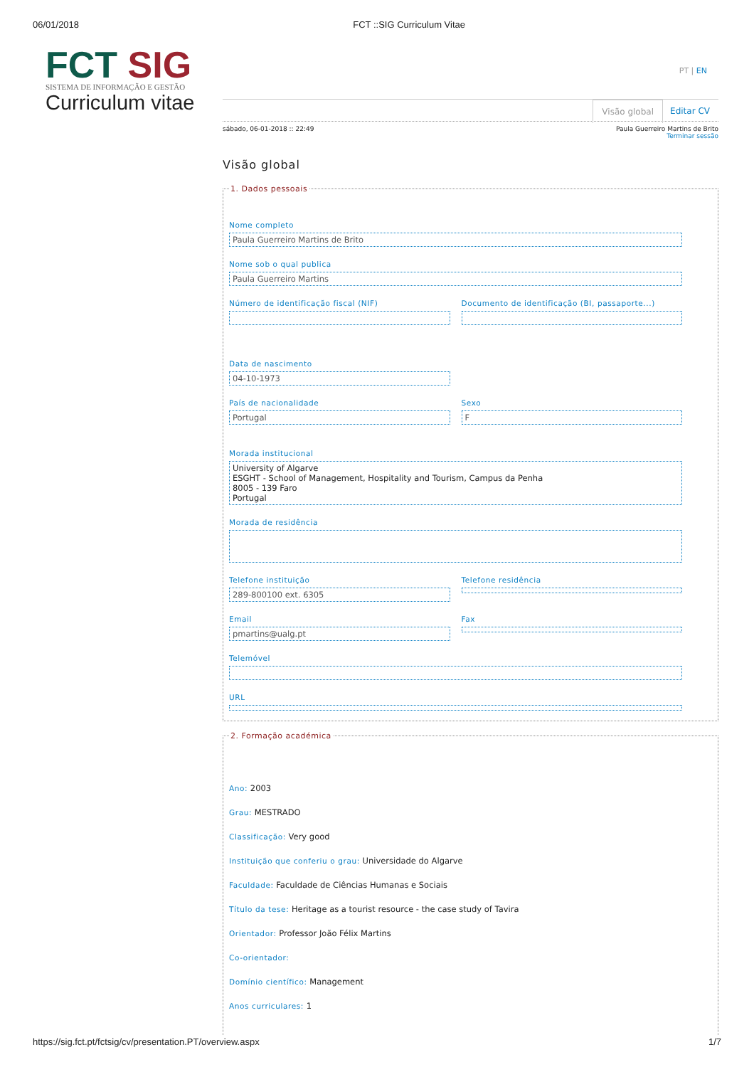06/01/2018 FCT ::SIG Curriculum Vitae
FCT SIG
SISTEMA DE INFORMAÇÃO E GESTÃO
Curriculum vitae
PT | EN
Visão global Editar CV
sábado, 06-01-2018 :: 22:49 Paula Guerreiro Martins de Brito
Terminar sessão
Visão global
1. Dados pessoais
Nome completo
Paula Guerreiro Martins de Brito
Nome sob o qual publica
Paula Guerreiro Martins
Número de identificação fiscal (NIF)
Documento de identificação (BI, passaporte...)
Data de nascimento
04-10-1973
País de nacionalidade
Portugal
Sexo
F
Morada institucional
University of Algarve
ESGHT - School of Management, Hospitality and Tourism, Campus da Penha
8005 - 139 Faro
Portugal
Morada de residência
Telefone instituição
289-800100 ext. 6305
Telefone residência
Email
pmartins@ualg.pt
Fax
Telemóvel
URL
2. Formação académica
Ano: 2003
Grau: MESTRADO
Classificação: Very good
Instituição que conferiu o grau: Universidade do Algarve
Faculdade: Faculdade de Ciências Humanas e Sociais
Título da tese: Heritage as a tourist resource - the case study of Tavira
Orientador: Professor João Félix Martins
Co-orientador:
Domínio científico: Management
Anos curriculares: 1
https://sig.fct.pt/fctsig/cv/presentation.PT/overview.aspx 1/7